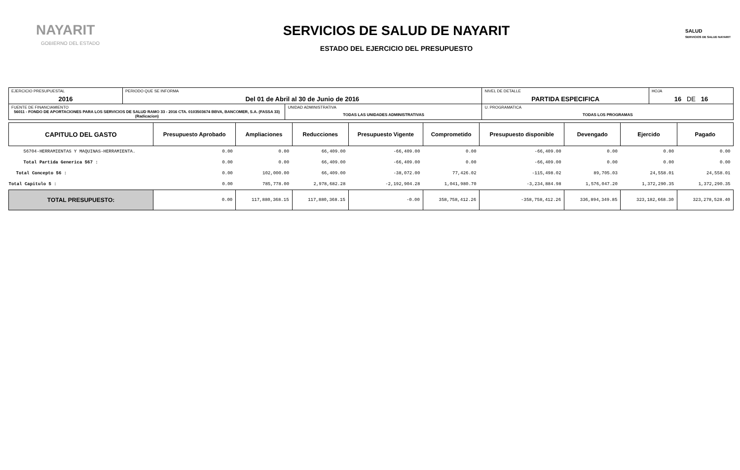NAYARIT
GOBIERNO DEL ESTADO
SERVICIOS DE SALUD DE NAYARIT
ESTADO DEL EJERCICIO DEL PRESUPUESTO
SALUD
SERVICIOS DE SALUD NAYARIT
| EJERCICIO PRESUPUESTAL 2016 | PERIODO QUE SE INFORMA Del 01 de Abril al 30 de Junio de 2016 | | NIVEL DE DETALLE PARTIDA ESPECIFICA | HOJA 16 DE 16 |
| FUENTE DE FINANCIAMIENTO 56011 - FONDO DE APORTACIONES PARA LOS SERVICIOS DE SALUD RAMO 33 - 2016 CTA. 0103503674 BBVA, BANCOMER, S.A. (FASSA 33)(Radicacion) | | UNIDAD ADMINISTRATIVA TODAS LAS UNIDADES ADMINISTRATIVAS | U. PROGRAMATICA TODAS LOS PROGRAMAS | |
| CAPITULO DEL GASTO | Presupuesto Aprobado | Ampliaciones | Reducciones | Presupuesto Vigente | Comprometido | Presupuesto disponible | Devengado | Ejercido | Pagado |
| --- | --- | --- | --- | --- | --- | --- | --- | --- | --- |
| 56704-HERRAMIENTAS Y MAQUINAS-HERRAMIENTA. | 0.00 | 0.00 | 66,409.00 | -66,409.00 | 0.00 | -66,409.00 | 0.00 | 0.00 | 0.00 |
| Total Partida Generica 567 : | 0.00 | 0.00 | 66,409.00 | -66,409.00 | 0.00 | -66,409.00 | 0.00 | 0.00 | 0.00 |
| Total Concepto 56 : | 0.00 | 102,000.00 | 66,409.00 | -38,072.00 | 77,426.02 | -115,498.02 | 89,705.03 | 24,558.01 | 24,558.01 |
| Total Capitulo 5 : | 0.00 | 785,778.00 | 2,978,682.28 | -2,192,904.28 | 1,041,980.70 | -3,234,884.98 | 1,576,047.20 | 1,372,290.35 | 1,372,290.35 |
| TOTAL PRESUPUESTO: | 0.00 | 117,880,368.15 | 117,880,368.15 | -0.00 | 358,758,412.26 | -358,758,412.26 | 336,894,349.85 | 323,182,668.30 | 323,278,528.40 |